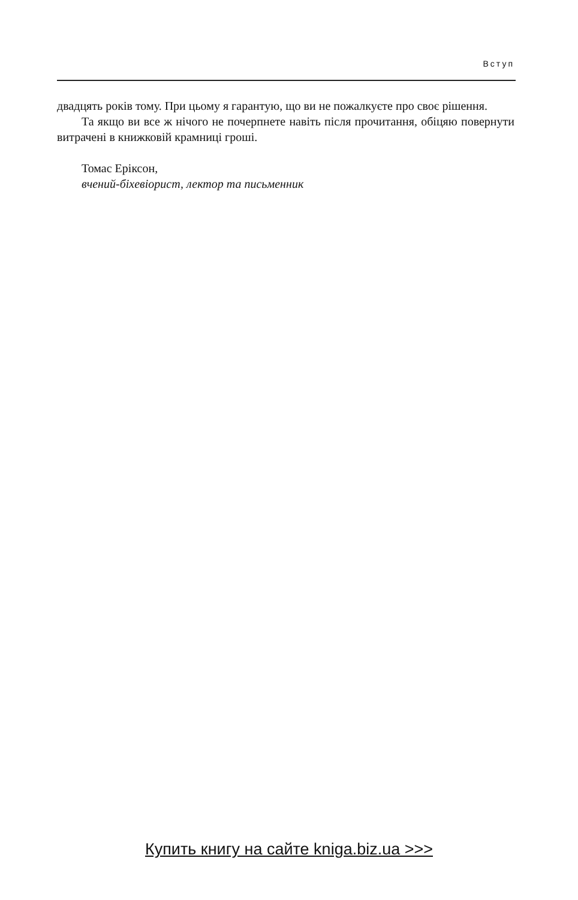Вступ
двадцять років тому. При цьому я гарантую, що ви не пожалкуєте про своє рішення.
Та якщо ви все ж нічого не почерпнете навіть після прочитання, обіцяю повернути витрачені в книжковій крамниці гроші.
Томас Еріксон,
вчений-біхевіорист, лектор та письменник
Купить книгу на сайте kniga.biz.ua >>>